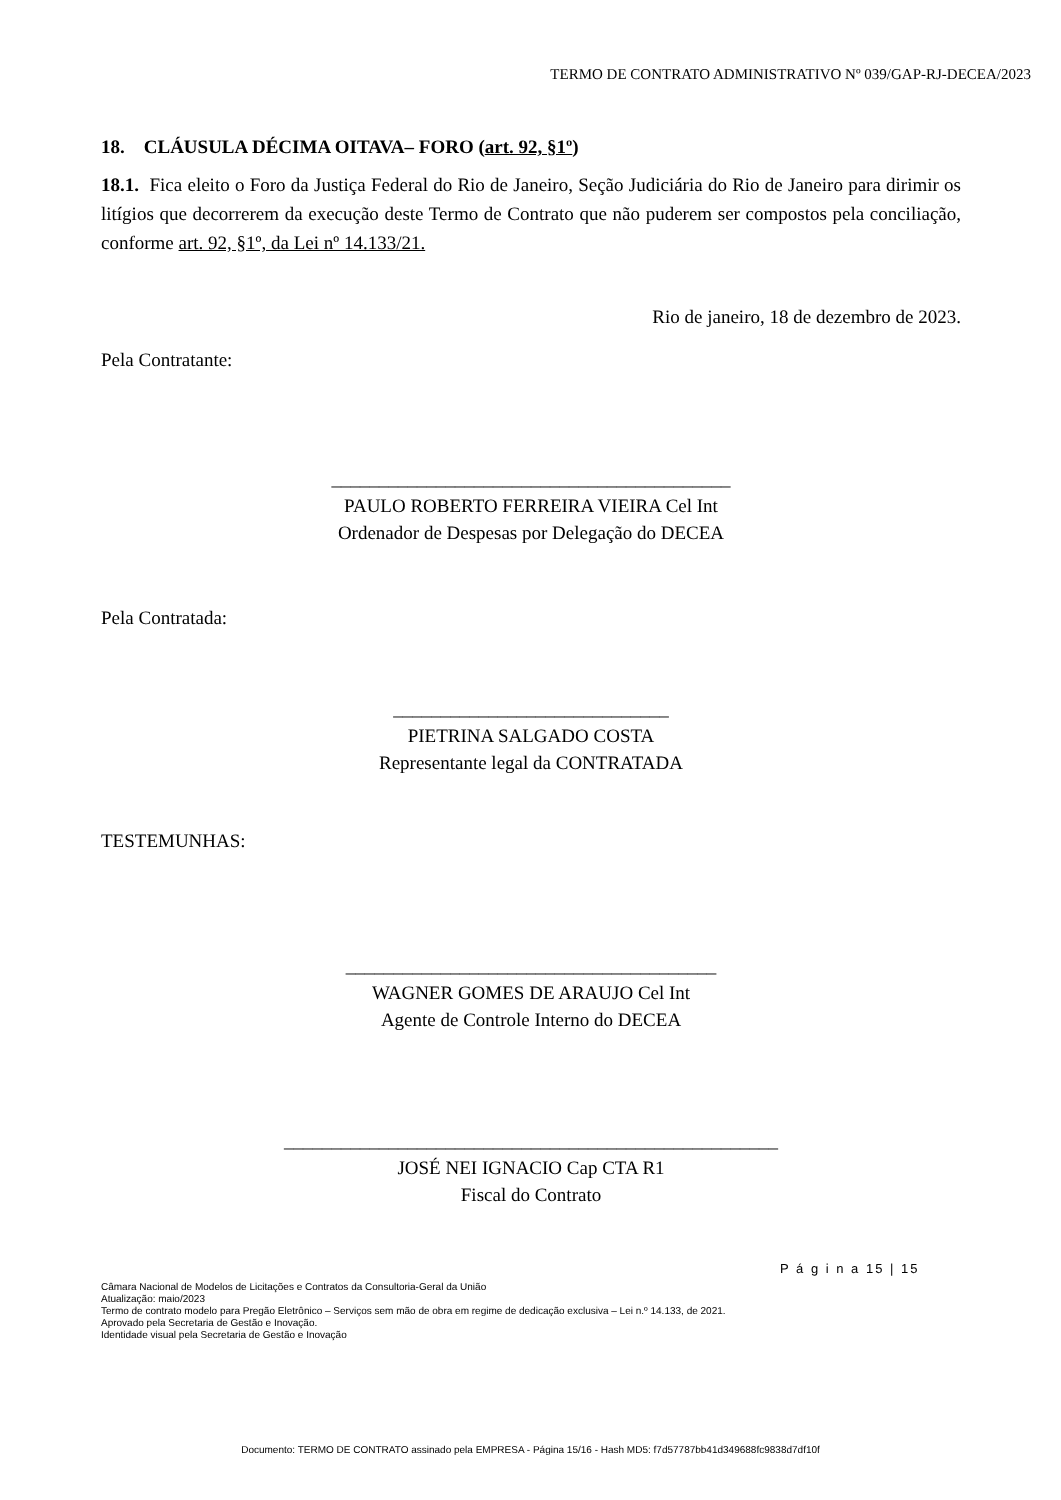TERMO DE CONTRATO ADMINISTRATIVO Nº 039/GAP-RJ-DECEA/2023
18. CLÁUSULA DÉCIMA OITAVA– FORO (art. 92, §1º)
18.1. Fica eleito o Foro da Justiça Federal do Rio de Janeiro, Seção Judiciária do Rio de Janeiro para dirimir os litígios que decorrerem da execução deste Termo de Contrato que não puderem ser compostos pela conciliação, conforme art. 92, §1º, da Lei nº 14.133/21.
Rio de janeiro, 18 de dezembro de 2023.
Pela Contratante:
__________________________________________
PAULO ROBERTO FERREIRA VIEIRA Cel Int
Ordenador de Despesas por Delegação do DECEA
Pela Contratada:
_____________________________
PIETRINA SALGADO COSTA
Representante legal da CONTRATADA
TESTEMUNHAS:
_______________________________________
WAGNER GOMES DE ARAUJO Cel Int
Agente de Controle Interno do DECEA
____________________________________________________
JOSÉ NEI IGNACIO Cap CTA R1
Fiscal do Contrato
P á g i n a 15 | 15
Câmara Nacional de Modelos de Licitações e Contratos da Consultoria-Geral da União
Atualização: maio/2023
Termo de contrato modelo para Pregão Eletrônico – Serviços sem mão de obra em regime de dedicação exclusiva – Lei n.º 14.133, de 2021.
Aprovado pela Secretaria de Gestão e Inovação.
Identidade visual pela Secretaria de Gestão e Inovação
Documento: TERMO DE CONTRATO assinado pela EMPRESA - Página 15/16 - Hash MD5: f7d57787bb41d349688fc9838d7df10f